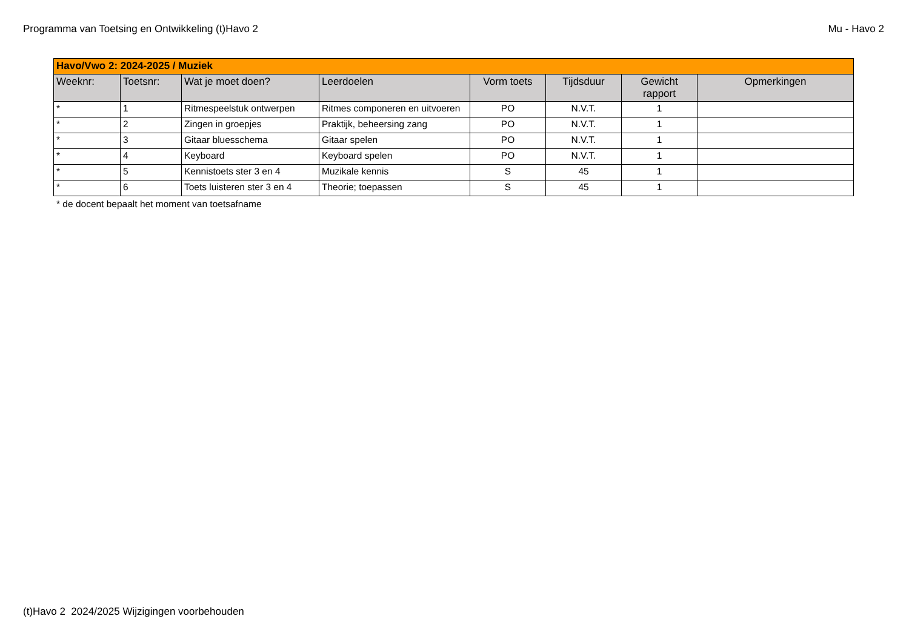Programma van Toetsing en Ontwikkeling (t)Havo 2 Mu - Havo 2
| Havo/Vwo 2: 2024-2025 / Muziek | | | | | | | |
| --- | --- | --- | --- | --- | --- | --- | --- |
| Weeknr: | Toetsnr: | Wat je moet doen? | Leerdoelen | Vorm toets | Tijdsduur | Gewicht rapport | Opmerkingen |
| * | 1 | Ritmespeelstuk ontwerpen | Ritmes componeren en uitvoeren | PO | N.V.T. | 1 | |
| * | 2 | Zingen in groepjes | Praktijk, beheersing zang | PO | N.V.T. | 1 | |
| * | 3 | Gitaar bluesschema | Gitaar spelen | PO | N.V.T. | 1 | |
| * | 4 | Keyboard | Keyboard spelen | PO | N.V.T. | 1 | |
| * | 5 | Kennistoets ster 3 en 4 | Muzikale kennis | S | 45 | 1 | |
| * | 6 | Toets luisteren ster 3 en 4 | Theorie; toepassen | S | 45 | 1 | |
* de docent bepaalt het moment van toetsafname
(t)Havo 2 2024/2025 Wijzigingen voorbehouden